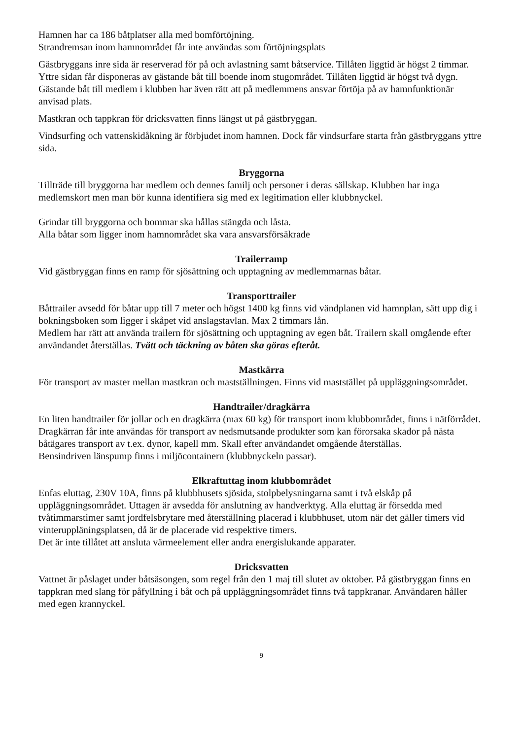Hamnen har ca 186 båtplatser alla med bomförtöjning.
Strandremsan inom hamnområdet får inte användas som förtöjningsplats
Gästbryggans inre sida är reserverad för på och avlastning samt båtservice. Tillåten liggtid är högst 2 timmar. Yttre sidan får disponeras av gästande båt till boende inom stugområdet. Tillåten liggtid är högst två dygn. Gästande båt till medlem i klubben har även rätt att på medlemmens ansvar förtöja på av hamnfunktionär anvisad plats.
Mastkran och tappkran för dricksvatten finns längst ut på gästbryggan.
Vindsurfing och vattenskidåkning är förbjudet inom hamnen. Dock får vindsurfare starta från gästbryggans yttre sida.
Bryggorna
Tillträde till bryggorna har medlem och dennes familj och personer i deras sällskap. Klubben har inga medlemskort men man bör kunna identifiera sig med ex legitimation eller klubbnyckel.
Grindar till bryggorna och bommar ska hållas stängda och låsta.
Alla båtar som ligger inom hamnområdet ska vara ansvarsförsäkrade
Trailerramp
Vid gästbryggan finns en ramp för sjösättning och upptagning av medlemmarnas båtar.
Transporttrailer
Båttrailer avsedd för båtar upp till 7 meter och högst 1400 kg finns vid vändplanen vid hamnplan, sätt upp dig i bokningsboken som ligger i skåpet vid anslagstavlan. Max 2 timmars lån.
Medlem har rätt att använda trailern för sjösättning och upptagning av egen båt. Trailern skall omgående efter användandet återställas. Tvätt och täckning av båten ska göras efteråt.
Mastkärra
För transport av master mellan mastkran och mastställningen. Finns vid maststället på uppläggningsområdet.
Handtrailer/dragkärra
En liten handtrailer för jollar och en dragkärra (max 60 kg) för transport inom klubbområdet, finns i nätförrådet.
Dragkärran får inte användas för transport av nedsmutsande produkter som kan förorsaka skador på nästa båtägares transport av t.ex. dynor, kapell mm. Skall efter användandet omgående återställas.
Bensindriven länspump finns i miljöcontainern (klubbnyckeln passar).
Elkraftuttag inom klubbområdet
Enfas eluttag, 230V 10A, finns på klubbhusets sjösida, stolpbelysningarna samt i två elskåp på uppläggningsområdet. Uttagen är avsedda för anslutning av handverktyg. Alla eluttag är försedda med tvåtimmarstimer samt jordfelsbrytare med återställning placerad i klubbhuset, utom när det gäller timers vid vinteruppläningsplatsen, då är de placerade vid respektive timers.
Det är inte tillåtet att ansluta värmeelement eller andra energislukande apparater.
Dricksvatten
Vattnet är påslaget under båtsäsongen, som regel från den 1 maj till slutet av oktober. På gästbryggan finns en tappkran med slang för påfyllning i båt och på uppläggningsområdet finns två tappkranar. Användaren håller med egen krannyckel.
9